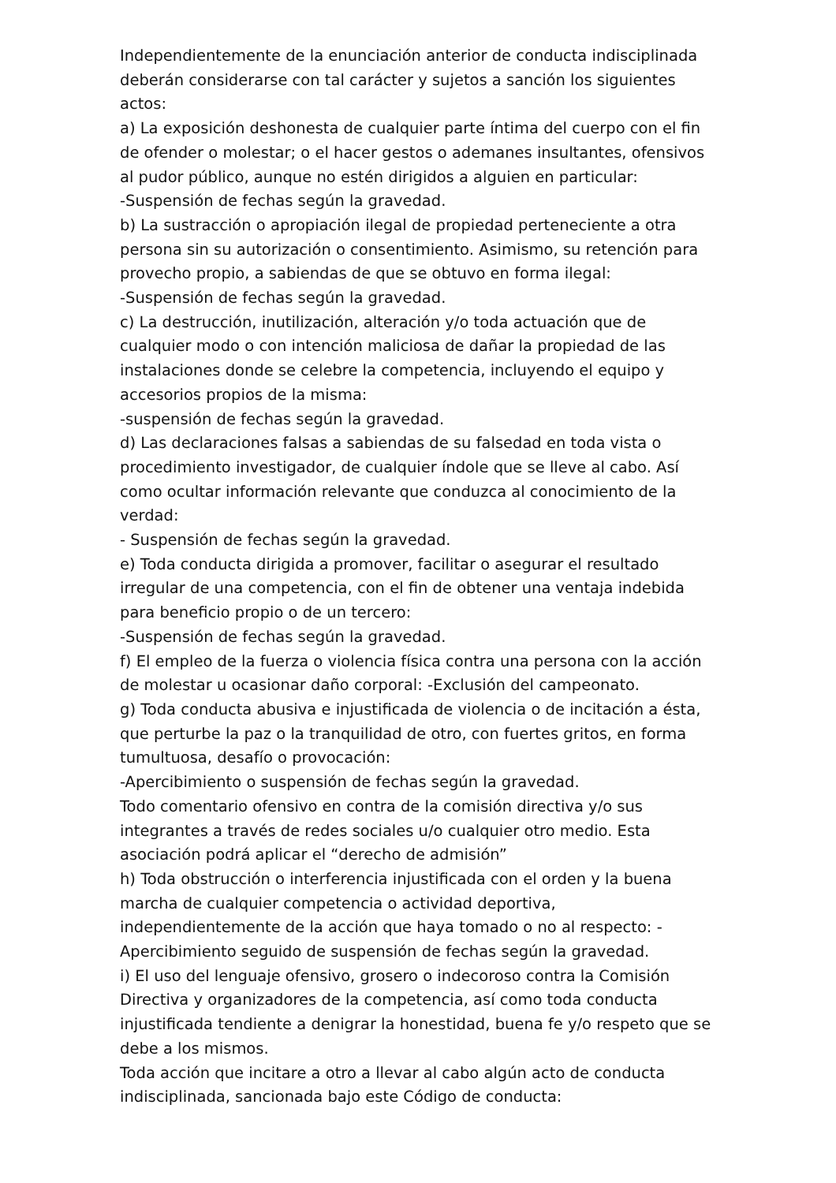Independientemente de la enunciación anterior de conducta indisciplinada deberán considerarse con tal carácter y sujetos a sanción los siguientes actos:
a) La exposición deshonesta de cualquier parte íntima del cuerpo con el fin de ofender o molestar; o el hacer gestos o ademanes insultantes, ofensivos al pudor público, aunque no estén dirigidos a alguien en particular:
-Suspensión de fechas según la gravedad.
b) La sustracción o apropiación ilegal de propiedad perteneciente a otra persona sin su autorización o consentimiento. Asimismo, su retención para provecho propio, a sabiendas de que se obtuvo en forma ilegal:
-Suspensión de fechas según la gravedad.
c) La destrucción, inutilización, alteración y/o toda actuación que de cualquier modo o con intención maliciosa de dañar la propiedad de las instalaciones donde se celebre la competencia, incluyendo el equipo y accesorios propios de la misma:
-suspensión de fechas según la gravedad.
d) Las declaraciones falsas a sabiendas de su falsedad en toda vista o procedimiento investigador, de cualquier índole que se lleve al cabo. Así como ocultar información relevante que conduzca al conocimiento de la verdad:
- Suspensión de fechas según la gravedad.
e) Toda conducta dirigida a promover, facilitar o asegurar el resultado irregular de una competencia, con el fin de obtener una ventaja indebida para beneficio propio o de un tercero:
-Suspensión de fechas según la gravedad.
f) El empleo de la fuerza o violencia física contra una persona con la acción de molestar u ocasionar daño corporal: -Exclusión del campeonato.
g) Toda conducta abusiva e injustificada de violencia o de incitación a ésta, que perturbe la paz o la tranquilidad de otro, con fuertes gritos, en forma tumultuosa, desafío o provocación:
-Apercibimiento o suspensión de fechas según la gravedad.
Todo comentario ofensivo en contra de la comisión directiva y/o sus integrantes a través de redes sociales u/o cualquier otro medio. Esta asociación podrá aplicar el “derecho de admisión”
h) Toda obstrucción o interferencia injustificada con el orden y la buena marcha de cualquier competencia o actividad deportiva, independientemente de la acción que haya tomado o no al respecto: -Apercibimiento seguido de suspensión de fechas según la gravedad.
i) El uso del lenguaje ofensivo, grosero o indecoroso contra la Comisión Directiva y organizadores de la competencia, así como toda conducta injustificada tendiente a denigrar la honestidad, buena fe y/o respeto que se debe a los mismos.
Toda acción que incitare a otro a llevar al cabo algún acto de conducta indisciplinada, sancionada bajo este Código de conducta: